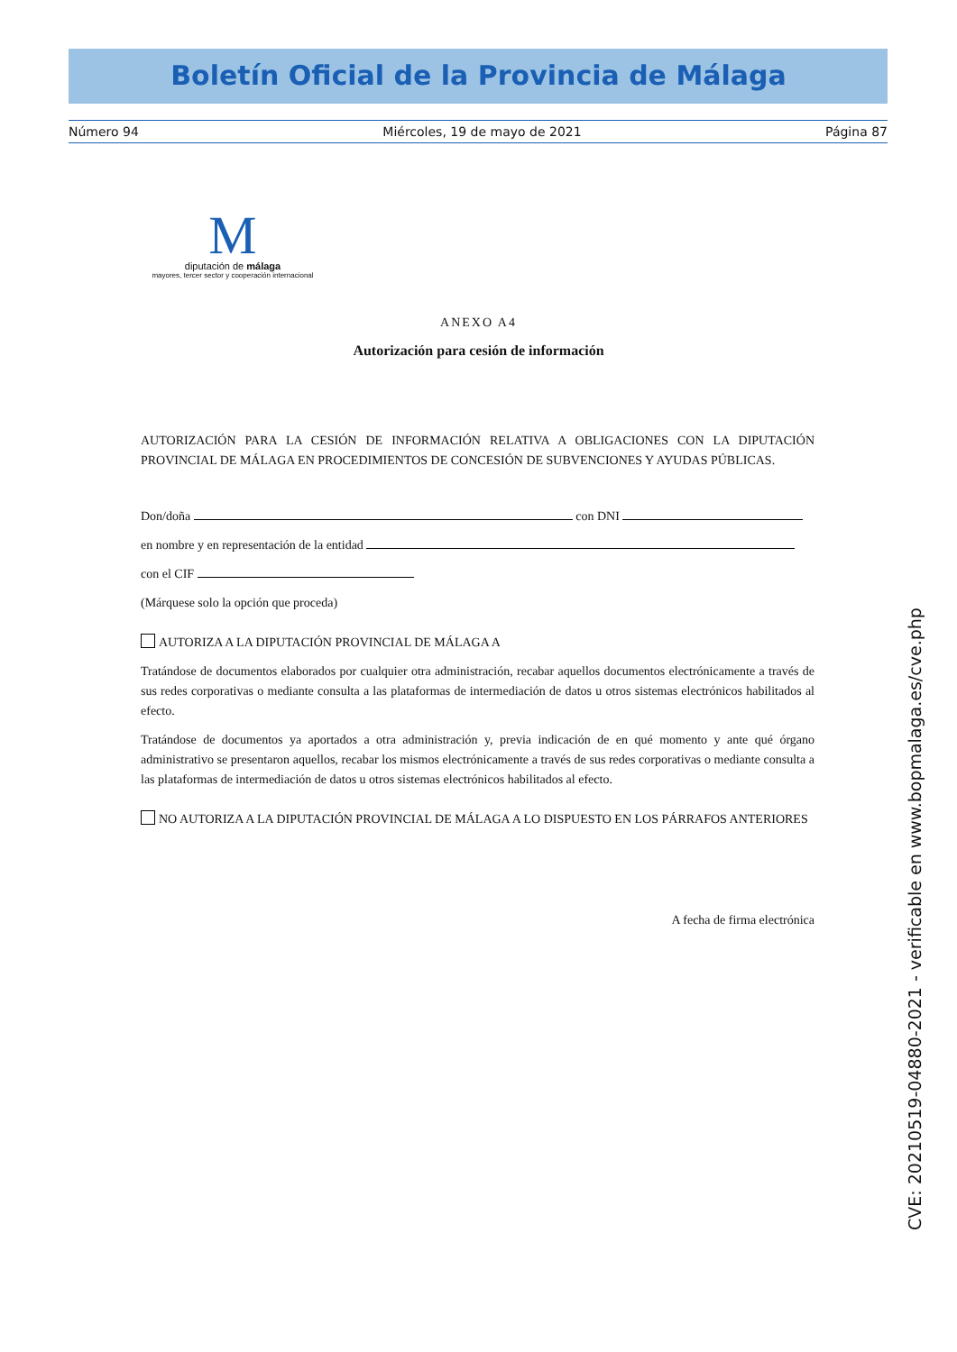Boletín Oficial de la Provincia de Málaga
Número 94 Miércoles, 19 de mayo de 2021 Página 87
M
diputación de málaga
mayores, tercer sector y cooperación internacional
ANEXO A4
Autorización para cesión de información
AUTORIZACIÓN PARA LA CESIÓN DE INFORMACIÓN RELATIVA A OBLIGACIONES CON LA DIPUTACIÓN PROVINCIAL DE MÁLAGA EN PROCEDIMIENTOS DE CONCESIÓN DE SUBVENCIONES Y AYUDAS PÚBLICAS.
Don/doña con DNI
en nombre y en representación de la entidad
con el CIF
(Márquese solo la opción que proceda)
AUTORIZA A LA DIPUTACIÓN PROVINCIAL DE MÁLAGA A
Tratándose de documentos elaborados por cualquier otra administración, recabar aquellos documentos electrónicamente a través de sus redes corporativas o mediante consulta a las plataformas de intermediación de datos u otros sistemas electrónicos habilitados al efecto.
Tratándose de documentos ya aportados a otra administración y, previa indicación de en qué momento y ante qué órgano administrativo se presentaron aquellos, recabar los mismos electrónicamente a través de sus redes corporativas o mediante consulta a las plataformas de intermediación de datos u otros sistemas electrónicos habilitados al efecto.
NO AUTORIZA A LA DIPUTACIÓN PROVINCIAL DE MÁLAGA A LO DISPUESTO EN LOS PÁRRAFOS ANTERIORES
A fecha de firma electrónica
CVE: 20210519-04880-2021 - verificable en www.bopmalaga.es/cve.php